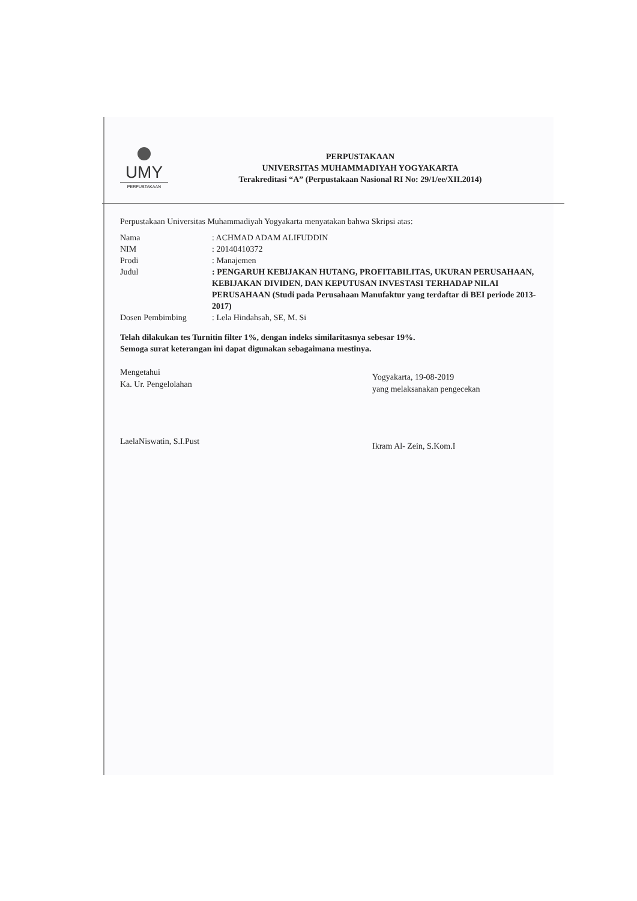UMY
PERPUSTAKAAN
PERPUSTAKAAN
UNIVERSITAS MUHAMMADIYAH YOGYAKARTA
Terakreditasi “A” (Perpustakaan Nasional RI No: 29/1/ee/XII.2014)
Perpustakaan Universitas Muhammadiyah Yogyakarta menyatakan bahwa Skripsi atas:
| Nama | : ACHMAD ADAM ALIFUDDIN |
| NIM | : 20140410372 |
| Prodi | : Manajemen |
| Judul | : PENGARUH KEBIJAKAN HUTANG, PROFITABILITAS, UKURAN PERUSAHAAN, KEBIJAKAN DIVIDEN, DAN KEPUTUSAN INVESTASI TERHADAP NILAI PERUSAHAAN (Studi pada Perusahaan Manufaktur yang terdaftar di BEI periode 2013-2017) |
| Dosen Pembimbing | : Lela Hindahsah, SE, M. Si |
Telah dilakukan tes Turnitin filter 1%, dengan indeks similaritasnya sebesar 19%.
Semoga surat keterangan ini dapat digunakan sebagaimana mestinya.
Mengetahui
Ka. Ur. Pengelolahan
LaelaNiswatin, S.I.Pust
Yogyakarta, 19-08-2019
yang melaksanakan pengecekan
Ikram Al- Zein, S.Kom.I